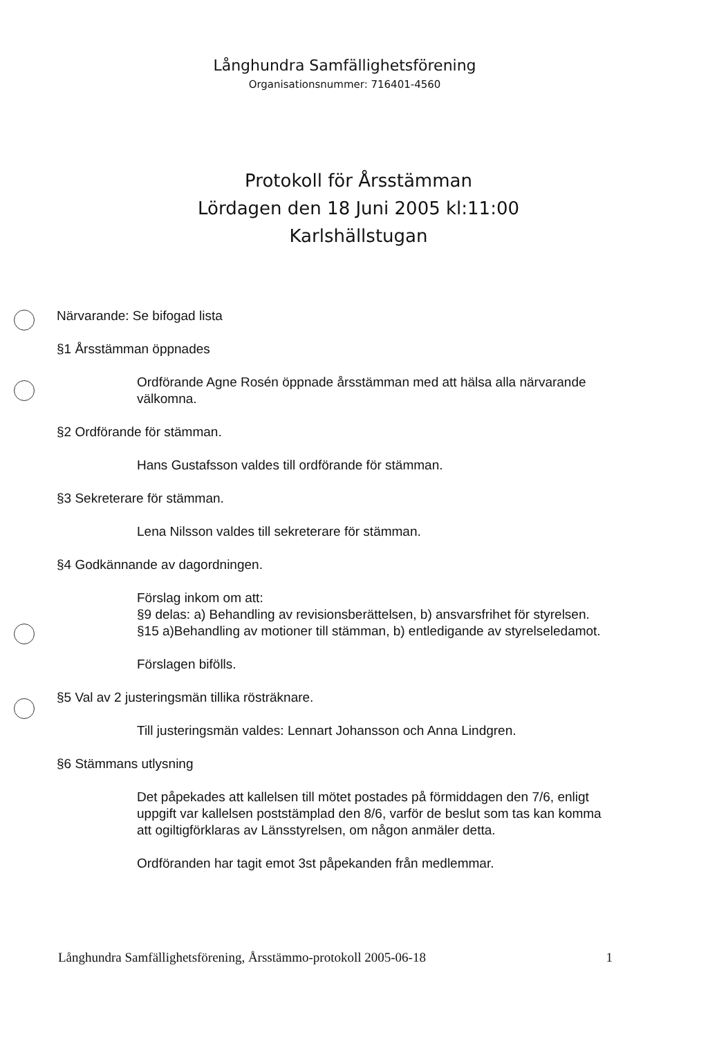Långhundra Samfällighetsförening
Organisationsnummer: 716401-4560
Protokoll för Årsstämman
Lördagen den 18 Juni 2005 kl:11:00
Karlshällstugan
Närvarande: Se bifogad lista
§1 Årsstämman öppnades
Ordförande Agne Rosén öppnade årsstämman med att hälsa alla närvarande välkomna.
§2 Ordförande för stämman.
Hans Gustafsson valdes till ordförande för stämman.
§3 Sekreterare för stämman.
Lena Nilsson valdes till sekreterare för stämman.
§4 Godkännande av dagordningen.
Förslag inkom om att:
§9 delas: a) Behandling av revisionsberättelsen, b) ansvarsfrihet för styrelsen.
§15 a)Behandling av motioner till stämman, b) entledigande av styrelseledamot.
Förslagen bifölls.
§5 Val av 2 justeringsmän tillika rösträknare.
Till justeringsmän valdes: Lennart Johansson och Anna Lindgren.
§6 Stämmans utlysning
Det påpekades att kallelsen till mötet postades på förmiddagen den 7/6, enligt uppgift var kallelsen poststämplad den 8/6, varför de beslut som tas kan komma att ogiltigförklaras av Länsstyrelsen, om någon anmäler detta.
Ordföranden har tagit emot 3st påpekanden från medlemmar.
Långhundra Samfällighetsförening, Årsstämmo-protokoll 2005-06-18 1